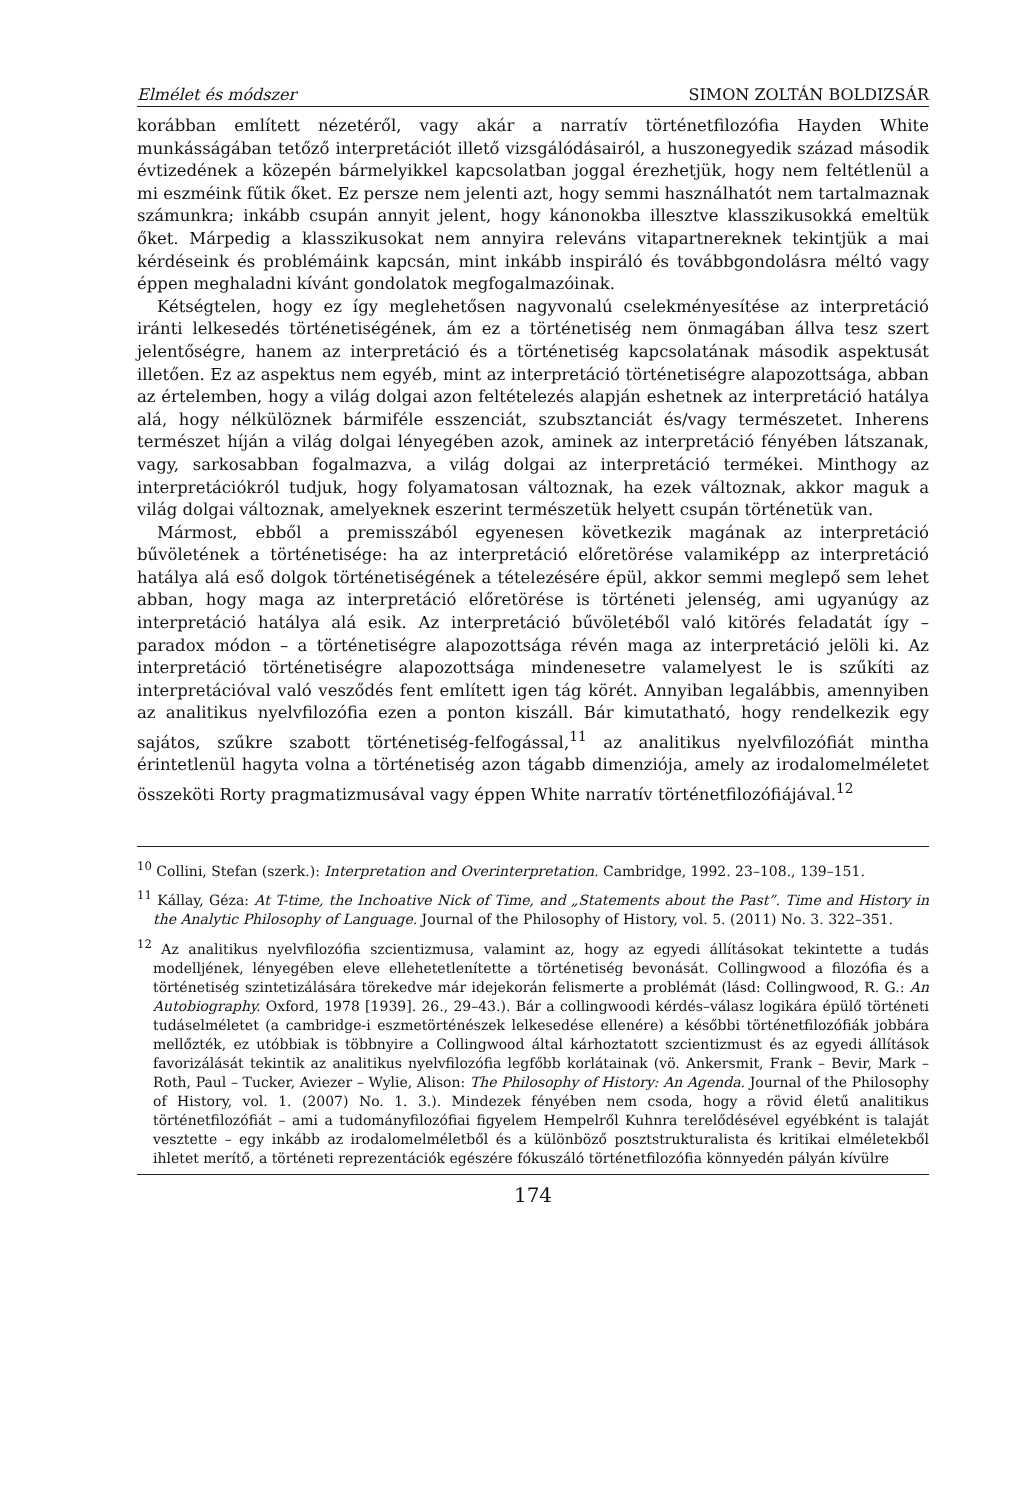Elmélet és módszer SIMON ZOLTÁN BOLDIZSÁR
korábban említett nézetéről, vagy akár a narratív történetfilozófia Hayden White munkásságában tetőző interpretációt illető vizsgálódásairól, a huszonegyedik század második évtizedének a közepén bármelyikkel kapcsolatban joggal érezhetjük, hogy nem feltétlenül a mi eszméink fűtik őket. Ez persze nem jelenti azt, hogy semmi használhatót nem tartalmaznak számunkra; inkább csupán annyit jelent, hogy kánonokba illesztve klasszikusokká emeltük őket. Márpedig a klasszikusokat nem annyira releváns vitapartnereknek tekintjük a mai kérdéseink és problémáink kapcsán, mint inkább inspiráló és továbbgondolásra méltó vagy éppen meghaladni kívánt gondolatok megfogalmazóinak.
Kétségtelen, hogy ez így meglehetősen nagyvonalú cselekményesítése az interpretáció iránti lelkesedés történetiségének, ám ez a történetiség nem önmagában állva tesz szert jelentőségre, hanem az interpretáció és a történetiség kapcsolatának második aspektusát illetően. Ez az aspektus nem egyéb, mint az interpretáció történetiségre alapozottsága, abban az értelemben, hogy a világ dolgai azon feltételezés alapján eshetnek az interpretáció hatálya alá, hogy nélkülöznek bármiféle esszenciát, szubsztanciát és/vagy természetet. Inherens természet híján a világ dolgai lényegében azok, aminek az interpretáció fényében látszanak, vagy, sarkosabban fogalmazva, a világ dolgai az interpretáció termékei. Minthogy az interpretációkról tudjuk, hogy folyamatosan változnak, ha ezek változnak, akkor maguk a világ dolgai változnak, amelyeknek eszerint természetük helyett csupán történetük van.
Mármost, ebből a premisszából egyenesen következik magának az interpretáció bűvöletének a történetisége: ha az interpretáció előretörése valamiképp az interpretáció hatálya alá eső dolgok történetiségének a tételezésére épül, akkor semmi meglepő sem lehet abban, hogy maga az interpretáció előretörése is történeti jelenség, ami ugyanúgy az interpretáció hatálya alá esik. Az interpretáció bűvöletéből való kitörés feladatát így – paradox módon – a történetiségre alapozottsága révén maga az interpretáció jelöli ki. Az interpretáció történetiségre alapozottsága mindenesetre valamelyest le is szűkíti az interpretációval való vesződés fent említett igen tág körét. Annyiban legalábbis, amennyiben az analitikus nyelvfilozófia ezen a ponton kiszáll. Bár kimutatható, hogy rendelkezik egy sajátos, szűkre szabott történetiség-felfogással,<sup>11</sup> az analitikus nyelvfilozófiát mintha érintetlenül hagyta volna a történetiség azon tágabb dimenziója, amely az irodalomelméletet összeköti Rorty pragmatizmusával vagy éppen White narratív történetfilozófiájával.<sup>12</sup>
<sup>10</sup> Collini, Stefan (szerk.): Interpretation and Overinterpretation. Cambridge, 1992. 23–108., 139–151.
<sup>11</sup> Kállay, Géza: At T-time, the Inchoative Nick of Time, and „Statements about the Past”. Time and History in the Analytic Philosophy of Language. Journal of the Philosophy of History, vol. 5. (2011) No. 3. 322–351.
<sup>12</sup> Az analitikus nyelvfilozófia szcientizmusa, valamint az, hogy az egyedi állításokat tekintette a tudás modelljének, lényegében eleve ellehetetlenítette a történetiség bevonását. Collingwood a filozófia és a történetiség szintetizálására törekedve már idejekorán felismerte a problémát (lásd: Collingwood, R. G.: An Autobiography. Oxford, 1978 [1939]. 26., 29–43.). Bár a collingwoodi kérdés–válasz logikára épülő történeti tudáselméletet (a cambridge-i eszmetörténészek lelkesedése ellenére) a későbbi történetfilozófiák jobbára mellőzték, ez utóbbiak is többnyire a Collingwood által kárhoztatott szcientizmust és az egyedi állítások favorizálását tekintik az analitikus nyelvfilozófia legfőbb korlátainak (vö. Ankersmit, Frank – Bevir, Mark – Roth, Paul – Tucker, Aviezer – Wylie, Alison: The Philosophy of History: An Agenda. Journal of the Philosophy of History, vol. 1. (2007) No. 1. 3.). Mindezek fényében nem csoda, hogy a rövid életű analitikus történetfilozófiát – ami a tudományfilozófiai figyelem Hempelről Kuhnra terelődésével egyébként is talaját vesztette – egy inkább az irodalomelméletből és a különböző posztstrukturalista és kritikai elméletekből ihletet merítő, a történeti reprezentációk egészére fókuszáló történetfilozófia könnyedén pályán kívülre
174